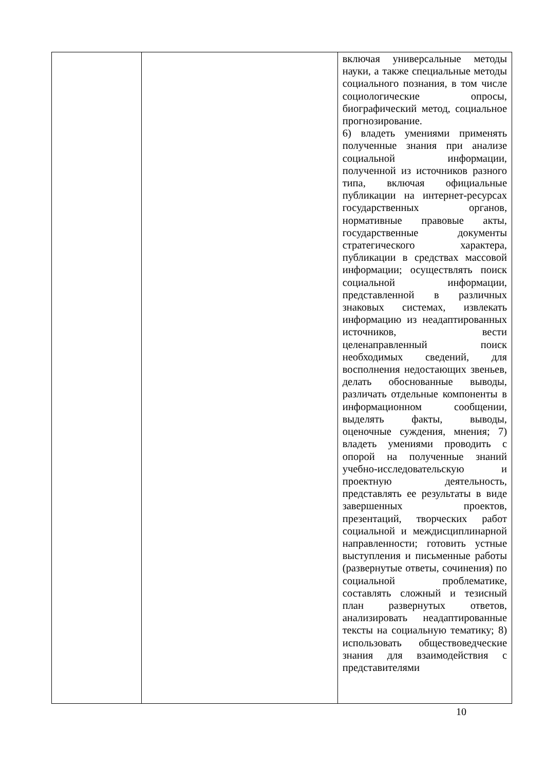| | | включая универсальные методы науки, а также специальные методы социального познания, в том числе социологические опросы, биографический метод, социальное прогнозирование. 6) владеть умениями применять полученные знания при анализе социальной информации, полученной из источников разного типа, включая официальные публикации на интернет-ресурсах государственных органов, нормативные правовые акты, государственные документы стратегического характера, публикации в средствах массовой информации; осуществлять поиск социальной информации, представленной в различных знаковых системах, извлекать информацию из неадаптированных источников, вести целенаправленный поиск необходимых сведений, для восполнения недостающих звеньев, делать обоснованные выводы, различать отдельные компоненты в информационном сообщении, выделять факты, выводы, оценочные суждения, мнения; 7) владеть умениями проводить с опорой на полученные знаний учебно-исследовательскую и проектную деятельность, представлять ее результаты в виде завершенных проектов, презентаций, творческих работ социальной и междисциплинарной направленности; готовить устные выступления и письменные работы (развернутые ответы, сочинения) по социальной проблематике, составлять сложный и тезисный план развернутых ответов, анализировать неадаптированные тексты на социальную тематику; 8) использовать обществоведческие знания для взаимодействия с представителями |
10